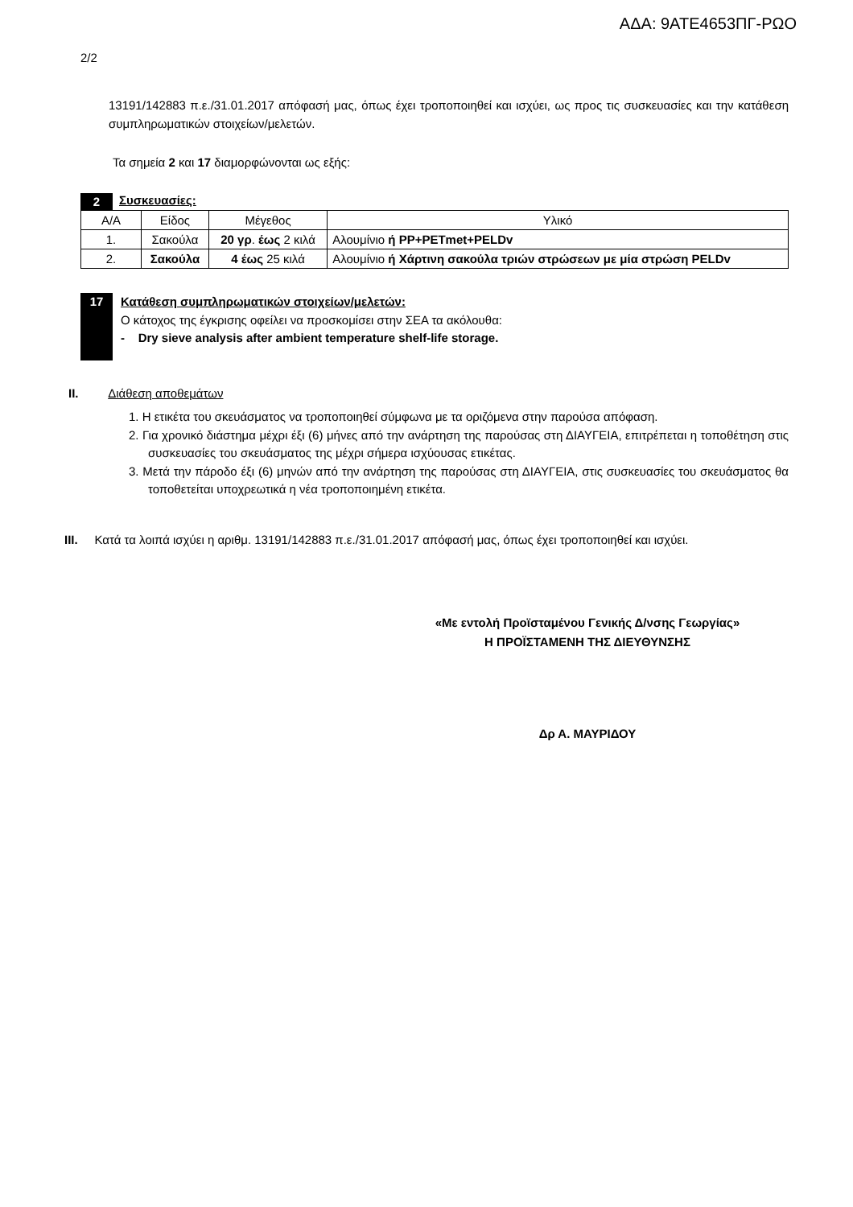ΑΔΑ: 9ΑΤΕ4653ΠΓ-ΡΩΟ
2/2
13191/142883 π.ε./31.01.2017 απόφασή μας, όπως έχει τροποποιηθεί και ισχύει, ως προς τις συσκευασίες και την κατάθεση συμπληρωματικών στοιχείων/μελετών.
Τα σημεία 2 και 17 διαμορφώνονται ως εξής:
2 Συσκευασίες:
| Α/Α | Είδος | Μέγεθος | Υλικό |
| 1. | Σακούλα | 20 γρ . έως 2 κιλά | Αλουμίνιο ή PP+PETmet+PELDv |
| 2. | Σακούλα | 4 έως 25 κιλά | Αλουμίνιο ή Χάρτινη σακούλα τριών στρώσεων με μία στρώση PELDv |
17
Κατάθεση συμπληρωματικών στοιχείων/μελετών:
Ο κάτοχος της έγκρισης οφείλει να προσκομίσει στην ΣΕΑ τα ακόλουθα:
- Dry sieve analysis after ambient temperature shelf-life storage.
ΙΙ. Διάθεση αποθεμάτων
1. Η ετικέτα του σκευάσματος να τροποποιηθεί σύμφωνα με τα οριζόμενα στην παρούσα απόφαση.
2. Για χρονικό διάστημα μέχρι έξι (6) μήνες από την ανάρτηση της παρούσας στη ΔΙΑΥΓΕΙΑ, επιτρέπεται η τοποθέτηση στις συσκευασίες του σκευάσματος της μέχρι σήμερα ισχύουσας ετικέτας.
3. Μετά την πάροδο έξι (6) μηνών από την ανάρτηση της παρούσας στη ΔΙΑΥΓΕΙΑ, στις συσκευασίες του σκευάσματος θα τοποθετείται υποχρεωτικά η νέα τροποποιημένη ετικέτα.
ΙΙΙ. Κατά τα λοιπά ισχύει η αριθμ. 13191/142883 π.ε./31.01.2017 απόφασή μας, όπως έχει τροποποιηθεί και ισχύει.
«Με εντολή Προϊσταμένου Γενικής Δ/νσης Γεωργίας»
Η ΠΡΟΪΣΤΑΜΕΝΗ ΤΗΣ ΔΙΕΥΘΥΝΣΗΣ
Δρ Α. ΜΑΥΡΙΔΟΥ